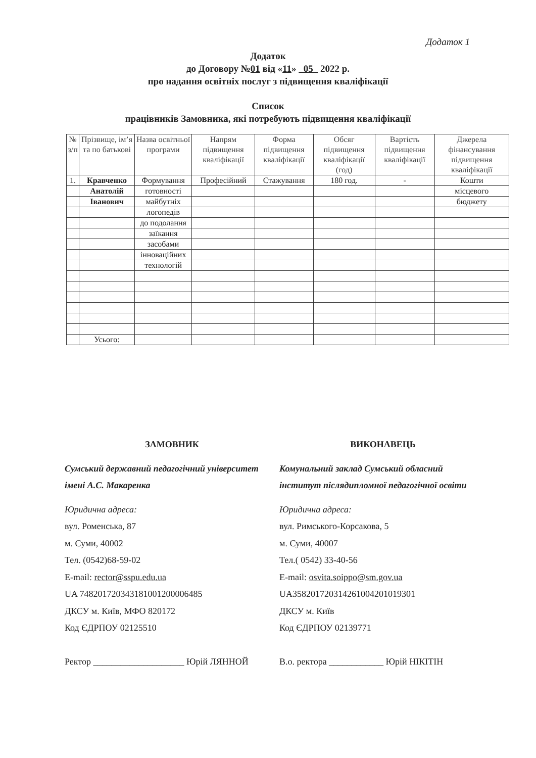Додаток 1
Додаток
до Договору №01 від «11» 05 2022 р.
про надання освітніх послуг з підвищення кваліфікації
Список
працівників Замовника, які потребують підвищення кваліфікації
| № з/п | Прізвище, ім’я та по батькові | Назва освітньої програми | Напрям підвищення кваліфікації | Форма підвищення кваліфікації | Обсяг підвищення кваліфікації (год) | Вартість підвищення кваліфікації | Джерела фінансування підвищення кваліфікації |
| --- | --- | --- | --- | --- | --- | --- | --- |
| 1. | Кравченко | Формування | Професійний | Стажування | 180 год. | - | Кошти |
| | Анатолій | готовності | | | | | місцевого |
| | Іванович | майбутніх | | | | | бюджету |
| | | логопедів | | | | | |
| | | до подолання | | | | | |
| | | заїкання | | | | | |
| | | засобами | | | | | |
| | | інноваційних | | | | | |
| | | технологій | | | | | |
| | Усього: | | | | | | |
ЗАМОВНИК
Сумський державний педагогічний університет імені А.С. Макаренка
Юридична адреса:
вул. Роменська, 87
м. Суми, 40002
Тел. (0542)68-59-02
E-mail: rector@sspu.edu.ua
UA 748201720343181001200006485
ДКСУ м. Київ, МФО 820172
Код ЄДРПОУ 02125510
Ректор ____________________ Юрій ЛЯННОЙ
ВИКОНАВЕЦЬ
Комунальний заклад Сумський обласний інститут післядипломної педагогічної освіти
Юридична адреса:
вул. Римського-Корсакова, 5
м. Суми, 40007
Тел.( 0542) 33-40-56
E-mail: osvita.soippo@sm.gov.ua
UA358201720314261004201019301
ДКСУ м. Київ
Код ЄДРПОУ 02139771
В.о. ректора ____________ Юрій НІКІТІН